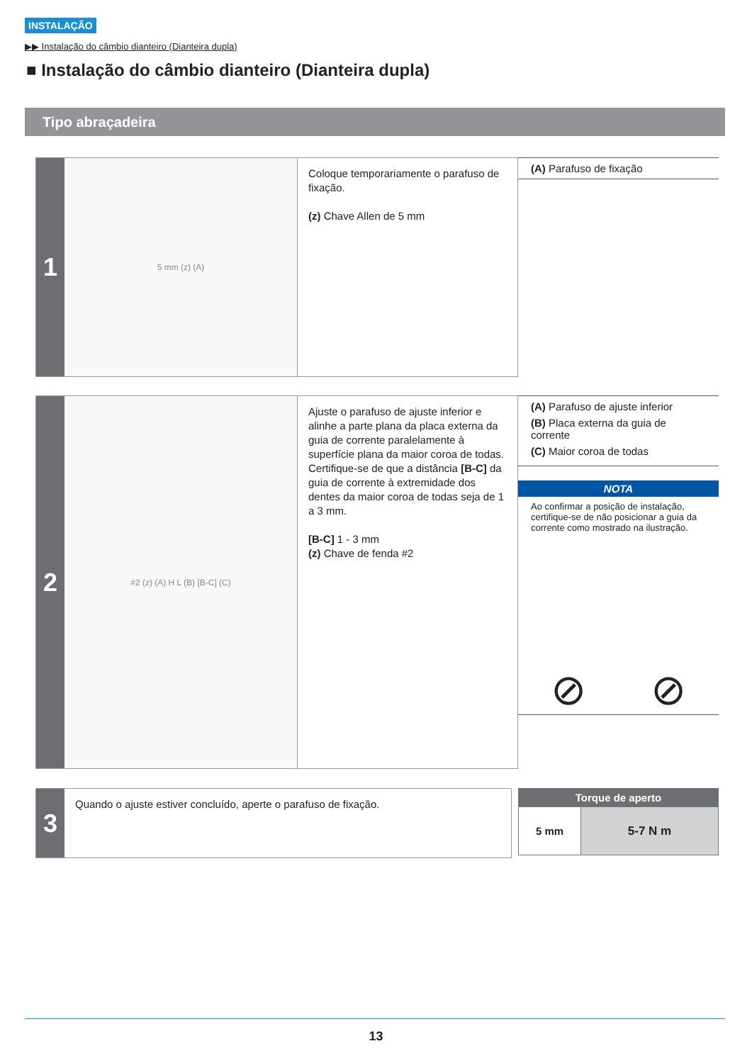INSTALAÇÃO
▶▶ Instalação do câmbio dianteiro (Dianteira dupla)
■ Instalação do câmbio dianteiro (Dianteira dupla)
Tipo abraçadeira
1
5 mm (z) (A)
Coloque temporariamente o parafuso de fixação.
(z) Chave Allen de 5 mm
(A) Parafuso de fixação
2
#2 (z) (A) H L (B) [B-C] (C)
Ajuste o parafuso de ajuste inferior e alinhe a parte plana da placa externa da guia de corrente paralelamente à superfície plana da maior coroa de todas. Certifique-se de que a distância [B-C] da guia de corrente à extremidade dos dentes da maior coroa de todas seja de 1 a 3 mm.
[B-C] 1 - 3 mm
(z) Chave de fenda #2
(A) Parafuso de ajuste inferior
(B) Placa externa da guia de corrente
(C) Maior coroa de todas
NOTA
Ao confirmar a posição de instalação, certifique-se de não posicionar a guia da corrente como mostrado na ilustração.
⊘ ⊘
3
Quando o ajuste estiver concluído, aperte o parafuso de fixação.
| Torque de aperto | |
| --- | --- |
| 5 mm | 5-7 N m |
13